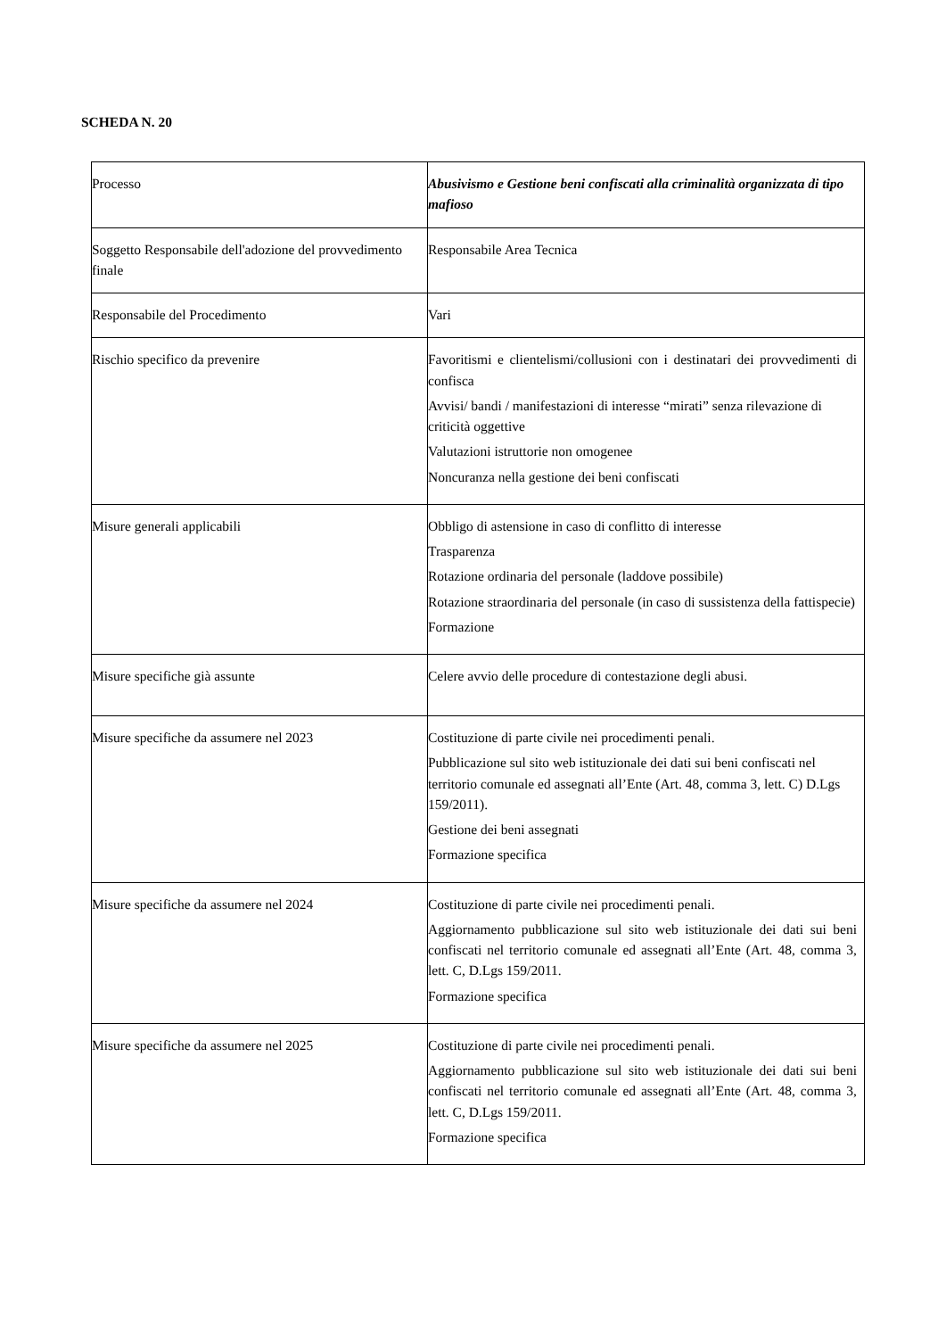SCHEDA N. 20
| Processo | Abusivismo e Gestione beni confiscati alla criminalità organizzata di tipo mafioso |
| Soggetto Responsabile dell'adozione del provvedimento finale | Responsabile Area Tecnica |
| Responsabile del Procedimento | Vari |
| Rischio specifico da prevenire | Favoritismi e clientelismi/collusioni con i destinatari dei provvedimenti di confisca Avvisi/ bandi / manifestazioni di interesse “mirati” senza rilevazione di criticità oggettive Valutazioni istruttorie non omogenee Noncuranza nella gestione dei beni confiscati |
| Misure generali applicabili | Obbligo di astensione in caso di conflitto di interesse Trasparenza Rotazione ordinaria del personale (laddove possibile) Rotazione straordinaria del personale (in caso di sussistenza della fattispecie) Formazione |
| Misure specifiche già assunte | Celere avvio delle procedure di contestazione degli abusi. |
| Misure specifiche da assumere nel 2023 | Costituzione di parte civile nei procedimenti penali. Pubblicazione sul sito web istituzionale dei dati sui beni confiscati nel territorio comunale ed assegnati all’Ente (Art. 48, comma 3, lett. C) D.Lgs 159/2011). Gestione dei beni assegnati Formazione specifica |
| Misure specifiche da assumere nel 2024 | Costituzione di parte civile nei procedimenti penali. Aggiornamento pubblicazione sul sito web istituzionale dei dati sui beni confiscati nel territorio comunale ed assegnati all’Ente (Art. 48, comma 3, lett. C, D.Lgs 159/2011. Formazione specifica |
| Misure specifiche da assumere nel 2025 | Costituzione di parte civile nei procedimenti penali. Aggiornamento pubblicazione sul sito web istituzionale dei dati sui beni confiscati nel territorio comunale ed assegnati all’Ente (Art. 48, comma 3, lett. C, D.Lgs 159/2011. Formazione specifica |